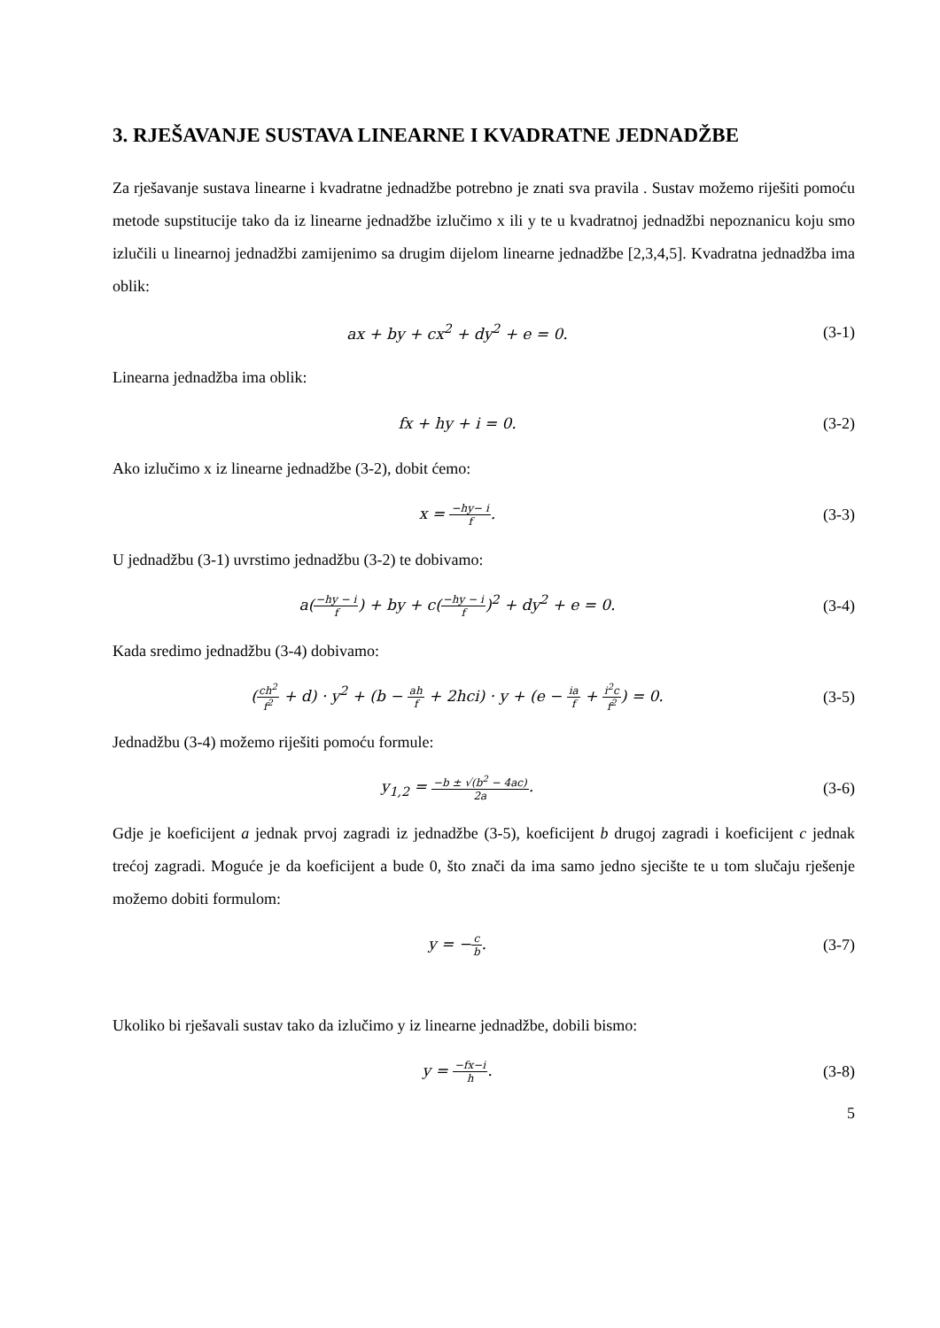3. RJEŠAVANJE SUSTAVA LINEARNE I KVADRATNE JEDNADŽBE
Za rješavanje sustava linearne i kvadratne jednadžbe potrebno je znati sva pravila . Sustav možemo riješiti pomoću metode supstitucije tako da iz linearne jednadžbe izlučimo x ili y te u kvadratnoj jednadžbi nepoznanicu koju smo izlučili u linearnoj jednadžbi zamijenimo sa drugim dijelom linearne jednadžbe [2,3,4,5]. Kvadratna jednadžba ima oblik:
ax + by + cx<sup>2</sup> + dy<sup>2</sup> + e = 0. (3-1)
Linearna jednadžba ima oblik:
fx + hy + i = 0. (3-2)
Ako izlučimo x iz linearne jednadžbe (3-2), dobit ćemo:
x = −hy− i f. (3-3)
U jednadžbu (3-1) uvrstimo jednadžbu (3-2) te dobivamo:
a(−hy − i f) + by + c(−hy − i f)<sup>2</sup> + dy<sup>2</sup> + e = 0.
(3-4)
Kada sredimo jednadžbu (3-4) dobivamo:
(ch<sup>2</sup> f<sup>2</sup> + d) · y<sup>2</sup> + (b − ah f + 2hci) · y + (e − ia f + i<sup>2</sup>c f<sup>2</sup>) = 0.
(3-5)
Jednadžbu (3-4) možemo riješiti pomoću formule:
y<sub>1,2</sub> = −b ± √(b<sup>2</sup> − 4ac) 2a. (3-6)
Gdje je koeficijent a jednak prvoj zagradi iz jednadžbe (3-5), koeficijent b drugoj zagradi i koeficijent c jednak trećoj zagradi. Moguće je da koeficijent a bude 0, što znači da ima samo jedno sjecište te u tom slučaju rješenje možemo dobiti formulom:
y = −c b. (3-7)
Ukoliko bi rješavali sustav tako da izlučimo y iz linearne jednadžbe, dobili bismo:
y = −fx−i h. (3-8)
5